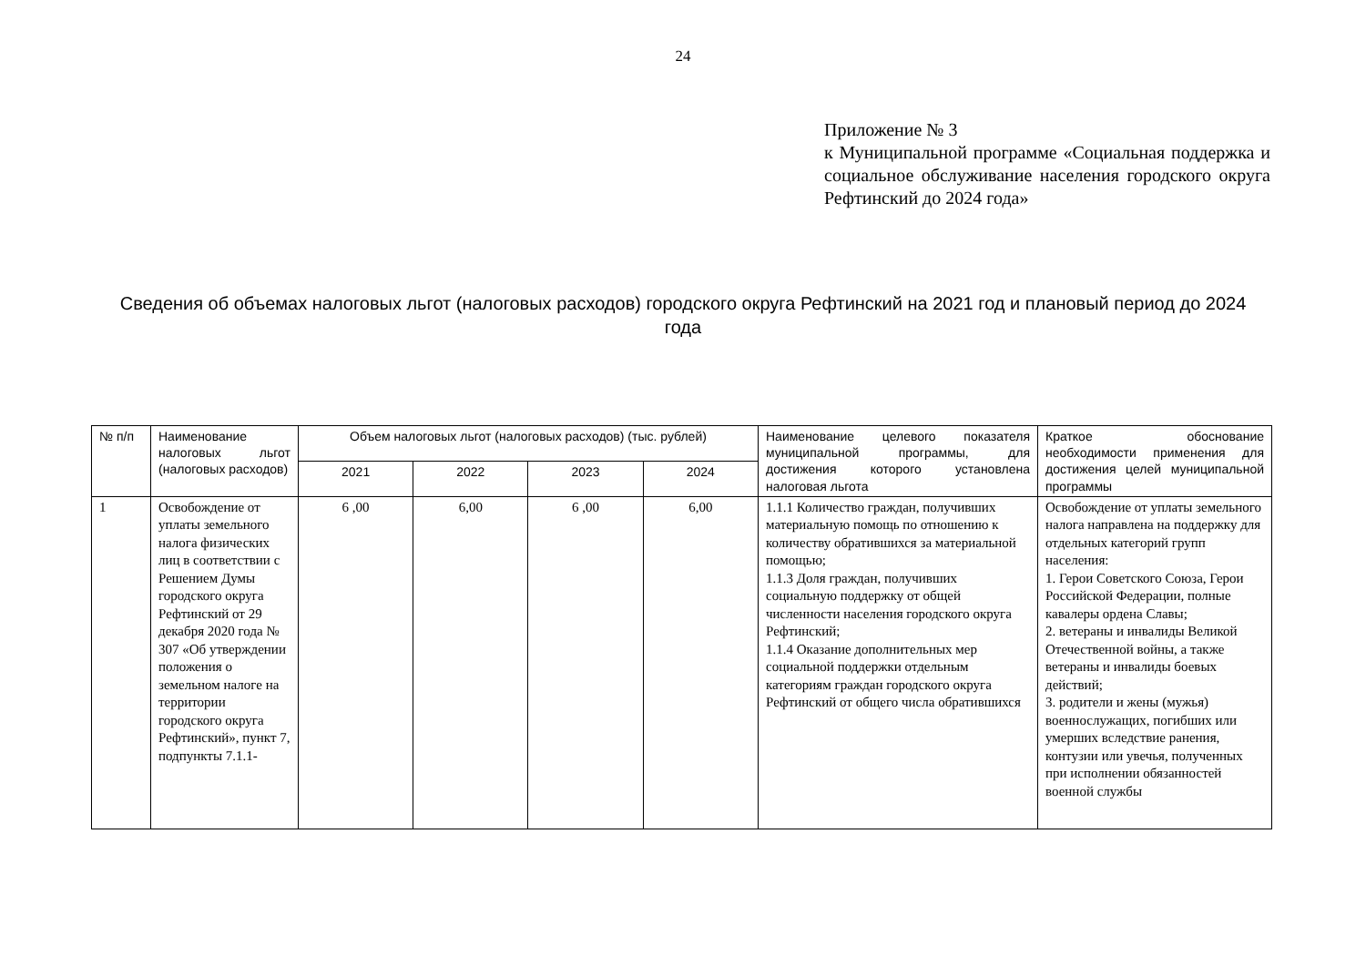24
Приложение № 3
к Муниципальной программе «Социальная поддержка и социальное обслуживание населения городского округа Рефтинский до 2024 года»
Сведения об объемах налоговых льгот (налоговых расходов) городского округа Рефтинский на 2021 год и плановый период до 2024 года
| № п/п | Наименование налоговых льгот (налоговых расходов) | Объем налоговых льгот (налоговых расходов) (тыс. рублей) | | | | Наименование целевого показателя муниципальной программы, для достижения которого установлена налоговая льгота | Краткое обоснование необходимости применения для достижения целей муниципальной программы |
| --- | --- | --- | --- | --- | --- | --- | --- |
| | | 2021 | 2022 | 2023 | 2024 | | |
| 1 | Освобождение от уплаты земельного налога физических лиц в соответствии с Решением Думы городского округа Рефтинский от 29 декабря 2020 года № 307 «Об утверждении положения о земельном налоге на территории городского округа Рефтинский», пункт 7, подпункты 7.1.1- | 6 ,00 | 6,00 | 6 ,00 | 6,00 | 1.1.1 Количество граждан, получивших материальную помощь по отношению к количеству обратившихся за материальной помощью; 1.1.3 Доля граждан, получивших социальную поддержку от общей численности населения городского округа Рефтинский; 1.1.4 Оказание дополнительных мер социальной поддержки отдельным категориям граждан городского округа Рефтинский от общего числа обратившихся | Освобождение от уплаты земельного налога направлена на поддержку для отдельных категорий групп населения: 1. Герои Советского Союза, Герои Российской Федерации, полные кавалеры ордена Славы; 2. ветераны и инвалиды Великой Отечественной войны, а также ветераны и инвалиды боевых действий; 3. родители и жены (мужья) военнослужащих, погибших или умерших вследствие ранения, контузии или увечья, полученных при исполнении обязанностей военной службы |